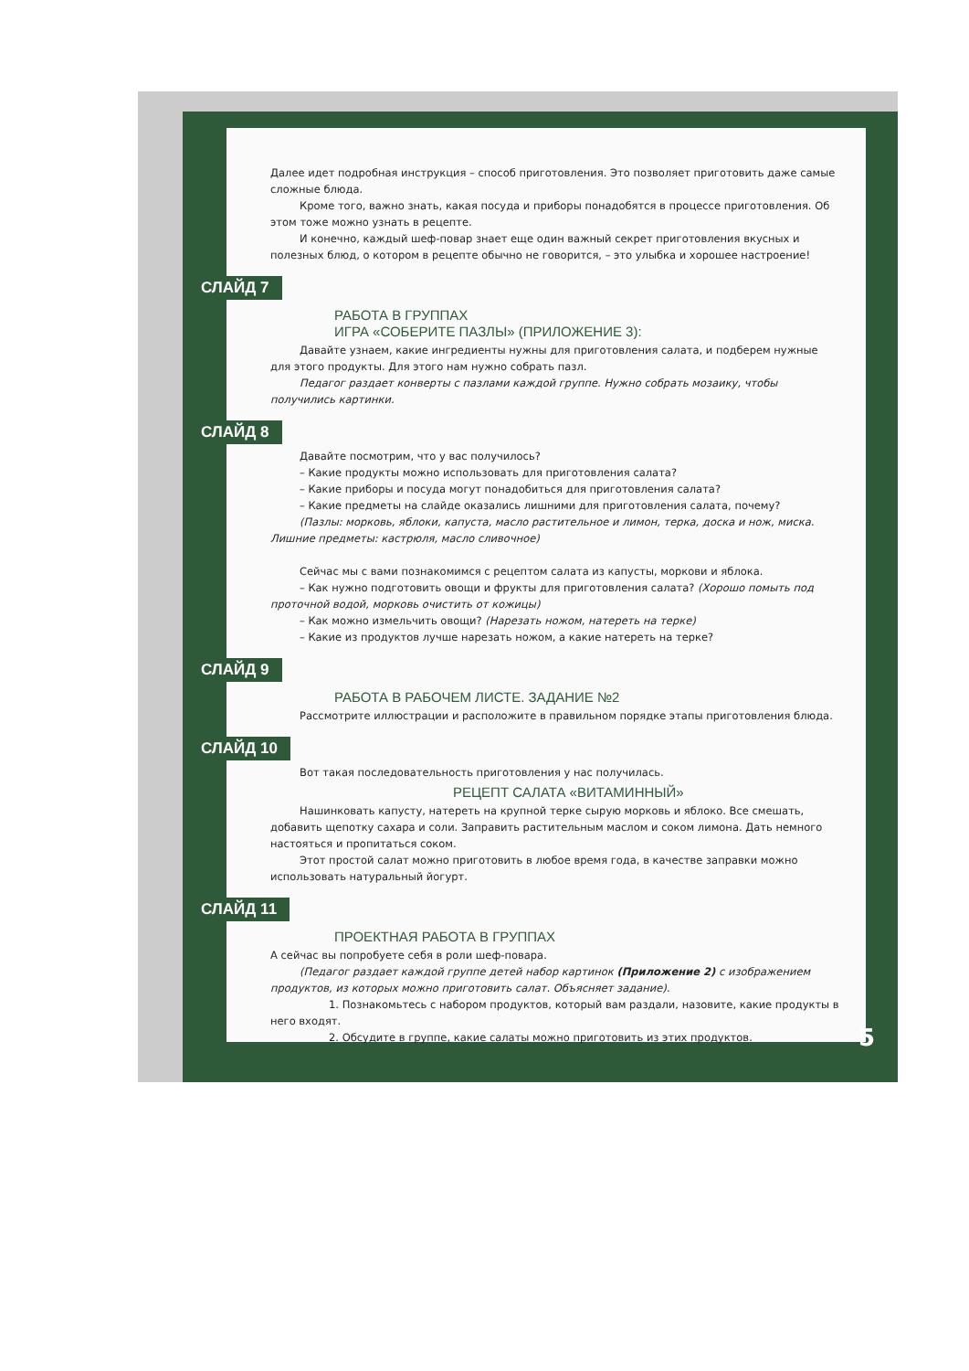Далее идет подробная инструкция – способ приготовления. Это позволяет приготовить даже самые сложные блюда.
Кроме того, важно знать, какая посуда и приборы понадобятся в процессе приготовления. Об этом тоже можно узнать в рецепте.
И конечно, каждый шеф-повар знает еще один важный секрет приготовления вкусных и полезных блюд, о котором в рецепте обычно не говорится, – это улыбка и хорошее настроение!
СЛАЙД 7
РАБОТА В ГРУППАХ
ИГРА «СОБЕРИТЕ ПАЗЛЫ» (ПРИЛОЖЕНИЕ 3):
Давайте узнаем, какие ингредиенты нужны для приготовления салата, и подберем нужные для этого продукты. Для этого нам нужно собрать пазл.
Педагог раздает конверты с пазлами каждой группе. Нужно собрать мозаику, чтобы получились картинки.
СЛАЙД 8
Давайте посмотрим, что у вас получилось?
– Какие продукты можно использовать для приготовления салата?
– Какие приборы и посуда могут понадобиться для приготовления салата?
– Какие предметы на слайде оказались лишними для приготовления салата, почему?
(Пазлы: морковь, яблоки, капуста, масло растительное и лимон, терка, доска и нож, миска. Лишние предметы: кастрюля, масло сливочное)
Сейчас мы с вами познакомимся с рецептом салата из капусты, моркови и яблока.
– Как нужно подготовить овощи и фрукты для приготовления салата? (Хорошо помыть под проточной водой, морковь очистить от кожицы)
– Как можно измельчить овощи? (Нарезать ножом, натереть на терке)
– Какие из продуктов лучше нарезать ножом, а какие натереть на терке?
СЛАЙД 9
РАБОТА В РАБОЧЕМ ЛИСТЕ. ЗАДАНИЕ №2
Рассмотрите иллюстрации и расположите в правильном порядке этапы приготовления блюда.
СЛАЙД 10
Вот такая последовательность приготовления у нас получилась.
РЕЦЕПТ САЛАТА «ВИТАМИННЫЙ»
Нашинковать капусту, натереть на крупной терке сырую морковь и яблоко. Все смешать, добавить щепотку сахара и соли. Заправить растительным маслом и соком лимона. Дать немного настояться и пропитаться соком.
Этот простой салат можно приготовить в любое время года, в качестве заправки можно использовать натуральный йогурт.
СЛАЙД 11
ПРОЕКТНАЯ РАБОТА В ГРУППАХ
А сейчас вы попробуете себя в роли шеф-повара.
(Педагог раздает каждой группе детей набор картинок (Приложение 2) с изображением продуктов, из которых можно приготовить салат. Объясняет задание).
1. Познакомьтесь с набором продуктов, который вам раздали, назовите, какие продукты в него входят.
2. Обсудите в группе, какие салаты можно приготовить из этих продуктов.
5